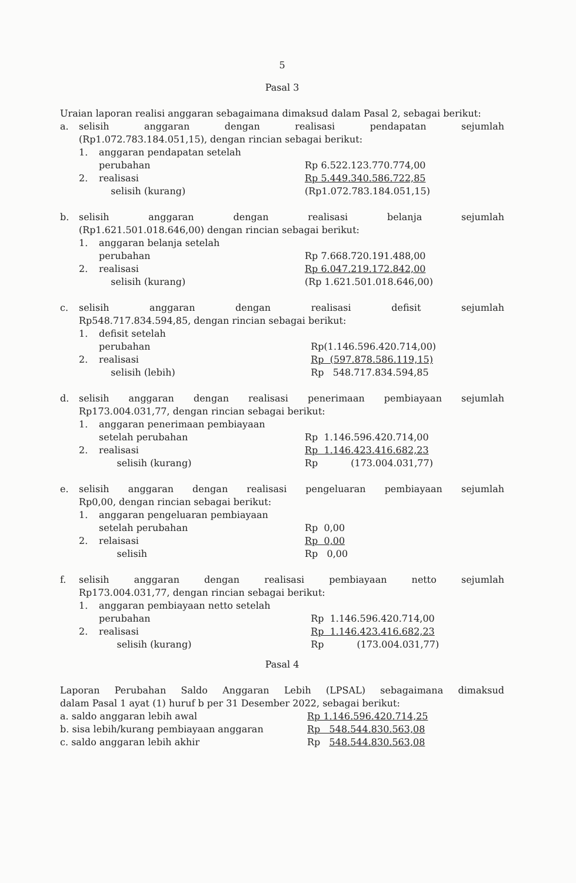5
Pasal 3
Uraian laporan realisi anggaran sebagaimana dimaksud dalam Pasal 2, sebagai berikut:
a. selisih anggaran dengan realisasi pendapatan sejumlah
(Rp1.072.783.184.051,15), dengan rincian sebagai berikut:
1. anggaran pendapatan setelah
perubahan Rp 6.522.123.770.774,00
2. realisasi Rp 5.449.340.586.722,85
selisih (kurang) (Rp1.072.783.184.051,15)
b. selisih anggaran dengan realisasi belanja sejumlah
(Rp1.621.501.018.646,00) dengan rincian sebagai berikut:
1. anggaran belanja setelah
perubahan Rp 7.668.720.191.488,00
2. realisasi Rp 6.047.219.172.842,00
selisih (kurang) (Rp 1.621.501.018.646,00)
c. selisih anggaran dengan realisasi defisit sejumlah
Rp548.717.834.594,85, dengan rincian sebagai berikut:
1. defisit setelah
perubahan Rp(1.146.596.420.714,00)
2. realisasi Rp (597.878.586.119,15)
selisih (lebih) Rp 548.717.834.594,85
d. selisih anggaran dengan realisasi penerimaan pembiayaan sejumlah
Rp173.004.031,77, dengan rincian sebagai berikut:
1. anggaran penerimaan pembiayaan
setelah perubahan Rp 1.146.596.420.714,00
2. realisasi Rp 1.146.423.416.682,23
selisih (kurang) Rp (173.004.031,77)
e. selisih anggaran dengan realisasi pengeluaran pembiayaan sejumlah
Rp0,00, dengan rincian sebagai berikut:
1. anggaran pengeluaran pembiayaan
setelah perubahan Rp 0,00
2. relaisasi Rp 0,00
selisih Rp 0,00
f. selisih anggaran dengan realisasi pembiayaan netto sejumlah
Rp173.004.031,77, dengan rincian sebagai berikut:
1. anggaran pembiayaan netto setelah
perubahan Rp 1.146.596.420.714,00
2. realisasi Rp 1.146.423.416.682,23
selisih (kurang) Rp (173.004.031,77)
Pasal 4
Laporan Perubahan Saldo Anggaran Lebih (LPSAL) sebagaimana dimaksud
dalam Pasal 1 ayat (1) huruf b per 31 Desember 2022, sebagai berikut:
a. saldo anggaran lebih awal Rp 1.146.596.420.714,25
b. sisa lebih/kurang pembiayaan anggaran Rp 548.544.830.563,08
c. saldo anggaran lebih akhir Rp 548.544.830.563,08